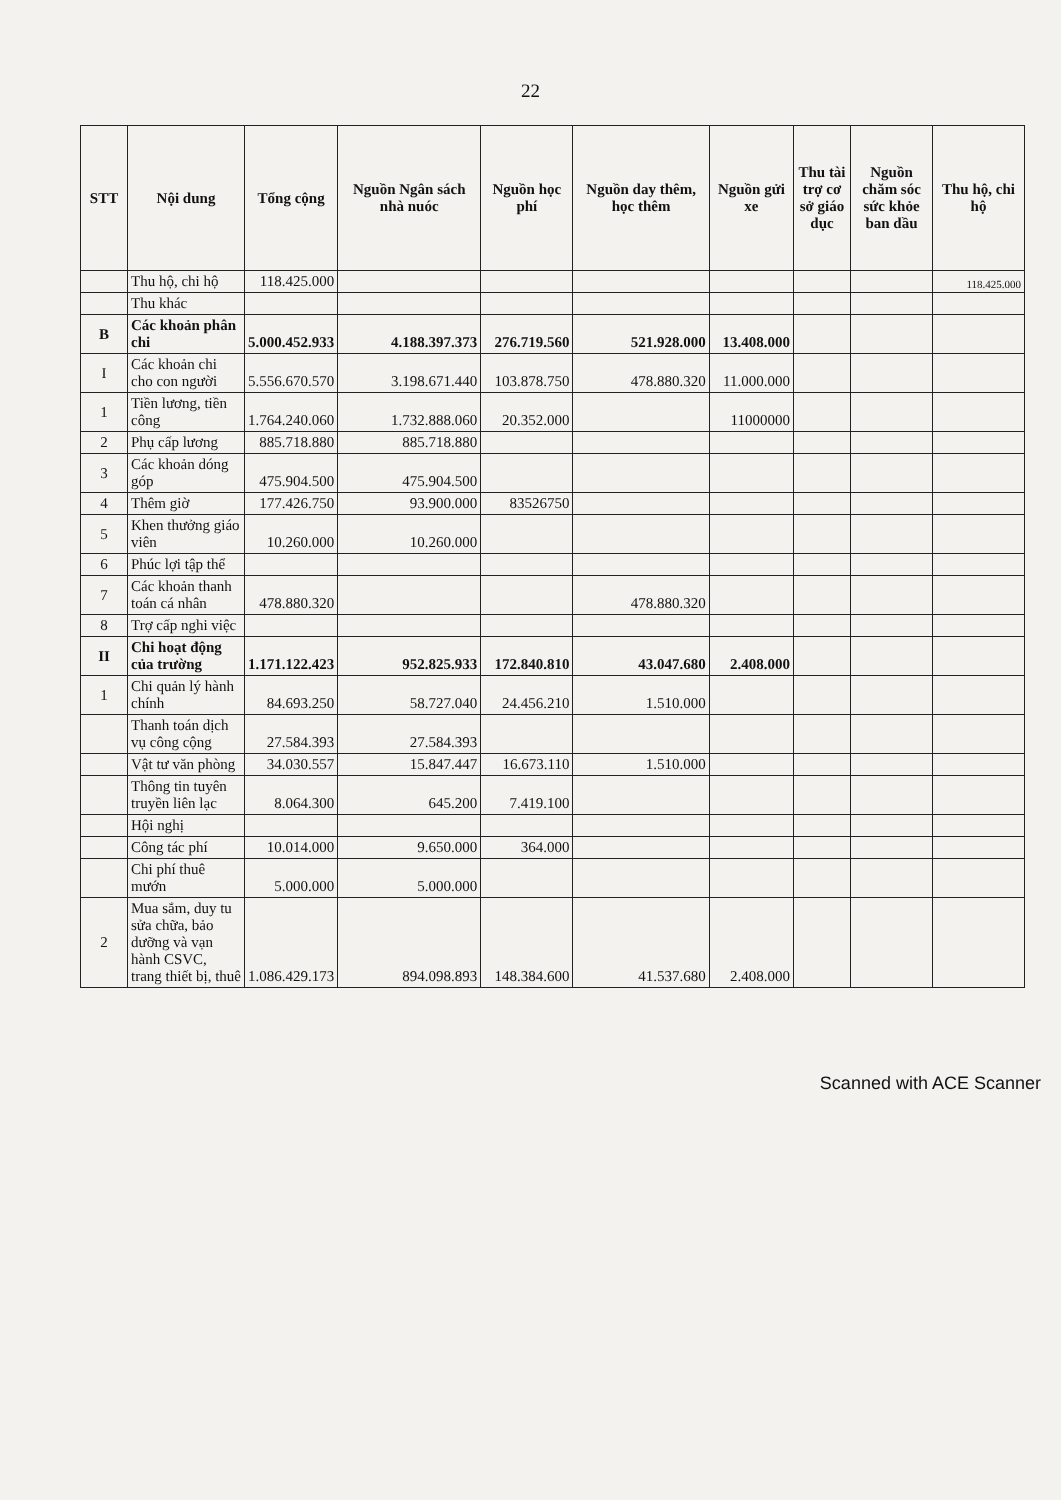22
| STT | Nội dung | Tổng cộng | Nguồn Ngân sách nhà nuóc | Nguồn học phí | Nguồn day thêm, học thêm | Nguồn gửi xe | Thu tài trợ cơ sở giáo dục | Nguồn chăm sóc sức khỏe ban dầu | Thu hộ, chi hộ |
| --- | --- | --- | --- | --- | --- | --- | --- | --- | --- |
| | Thu hộ, chi hộ | 118.425.000 | | | | | | | 118.425.000 |
| | Thu khác | | | | | | | | |
| B | Các khoản phân chi | 5.000.452.933 | 4.188.397.373 | 276.719.560 | 521.928.000 | 13.408.000 | | | |
| I | Các khoản chi cho con người | 5.556.670.570 | 3.198.671.440 | 103.878.750 | 478.880.320 | 11.000.000 | | | |
| 1 | Tiền lương, tiền công | 1.764.240.060 | 1.732.888.060 | 20.352.000 | | 11000000 | | | |
| 2 | Phụ cấp lương | 885.718.880 | 885.718.880 | | | | | | |
| 3 | Các khoản dóng góp | 475.904.500 | 475.904.500 | | | | | | |
| 4 | Thêm giờ | 177.426.750 | 93.900.000 | 83526750 | | | | | |
| 5 | Khen thưởng giáo viên | 10.260.000 | 10.260.000 | | | | | | |
| 6 | Phúc lợi tập thể | | | | | | | | |
| 7 | Các khoản thanh toán cá nhân | 478.880.320 | | | 478.880.320 | | | | |
| 8 | Trợ cấp nghi việc | | | | | | | | |
| II | Chi hoạt động của trường | 1.171.122.423 | 952.825.933 | 172.840.810 | 43.047.680 | 2.408.000 | | | |
| 1 | Chi quản lý hành chính | 84.693.250 | 58.727.040 | 24.456.210 | 1.510.000 | | | | |
| | Thanh toán dịch vụ công cộng | 27.584.393 | 27.584.393 | | | | | | |
| | Vật tư văn phòng | 34.030.557 | 15.847.447 | 16.673.110 | 1.510.000 | | | | |
| | Thông tin tuyên truyền liên lạc | 8.064.300 | 645.200 | 7.419.100 | | | | | |
| | Hội nghị | | | | | | | | |
| | Công tác phí | 10.014.000 | 9.650.000 | 364.000 | | | | | |
| | Chi phí thuê mướn | 5.000.000 | 5.000.000 | | | | | | |
| 2 | Mua sắm, duy tu sửa chữa, bảo dưỡng và vạn hành CSVC, trang thiết bị, thuê | 1.086.429.173 | 894.098.893 | 148.384.600 | 41.537.680 | 2.408.000 | | | |
Scanned with ACE Scanner